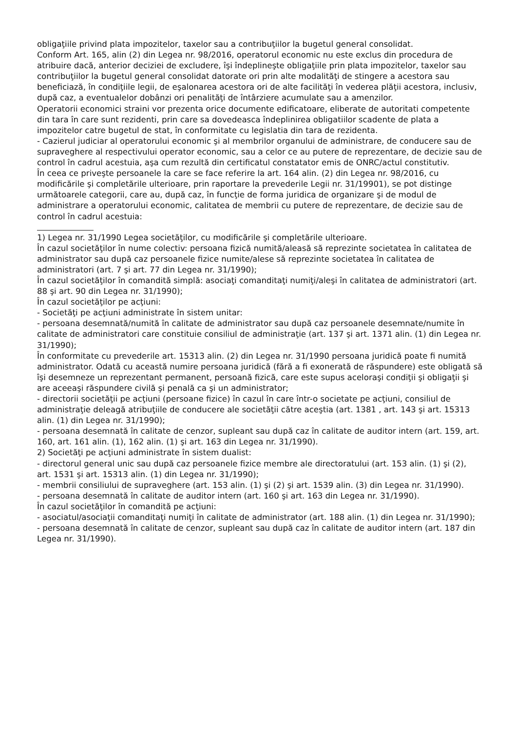obligaţiile privind plata impozitelor, taxelor sau a contribuţiilor la bugetul general consolidat.
Conform Art. 165, alin (2) din Legea nr. 98/2016, operatorul economic nu este exclus din procedura de atribuire dacă, anterior deciziei de excludere, îşi îndeplineşte obligaţiile prin plata impozitelor, taxelor sau contribuţiilor la bugetul general consolidat datorate ori prin alte modalităţi de stingere a acestora sau beneficiază, în condiţiile legii, de eşalonarea acestora ori de alte facilităţi în vederea plăţii acestora, inclusiv, după caz, a eventualelor dobânzi ori penalităţi de întârziere acumulate sau a amenzilor.
Operatorii economici straini vor prezenta orice documente edificatoare, eliberate de autoritati competente din tara în care sunt rezidenti, prin care sa dovedeasca îndeplinirea obligatiilor scadente de plata a impozitelor catre bugetul de stat, în conformitate cu legislatia din tara de rezidenta.
- Cazierul judiciar al operatorului economic şi al membrilor organului de administrare, de conducere sau de supraveghere al respectivului operator economic, sau a celor ce au putere de reprezentare, de decizie sau de control în cadrul acestuia, aşa cum rezultă din certificatul constatator emis de ONRC/actul constitutiv.
În ceea ce priveşte persoanele la care se face referire la art. 164 alin. (2) din Legea nr. 98/2016, cu modificările şi completările ulterioare, prin raportare la prevederile Legii nr. 31/19901), se pot distinge următoarele categorii, care au, după caz, în funcţie de forma juridica de organizare şi de modul de administrare a operatorului economic, calitatea de membrii cu putere de reprezentare, de decizie sau de control în cadrul acestuia:
1) Legea nr. 31/1990 Legea societăţilor, cu modificările şi completările ulterioare.
În cazul societăţilor în nume colectiv: persoana fizică numită/aleasă să reprezinte societatea în calitatea de administrator sau după caz persoanele fizice numite/alese să reprezinte societatea în calitatea de administratori (art. 7 şi art. 77 din Legea nr. 31/1990);
În cazul societăţilor în comandită simplă: asociaţi comanditaţi numiţi/aleşi în calitatea de administratori (art. 88 şi art. 90 din Legea nr. 31/1990);
În cazul societăţilor pe acţiuni:
- Societăţi pe acţiuni administrate în sistem unitar:
- persoana desemnată/numită în calitate de administrator sau după caz persoanele desemnate/numite în calitate de administratori care constituie consiliul de administraţie (art. 137 şi art. 1371 alin. (1) din Legea nr. 31/1990);
În conformitate cu prevederile art. 15313 alin. (2) din Legea nr. 31/1990 persoana juridică poate fi numită administrator. Odată cu această numire persoana juridică (fără a fi exonerată de răspundere) este obligată să îşi desemneze un reprezentant permanent, persoană fizică, care este supus aceloraşi condiţii şi obligaţii şi are aceeaşi răspundere civilă şi penală ca şi un administrator;
- directorii societăţii pe acţiuni (persoane fizice) în cazul în care într-o societate pe acţiuni, consiliul de administraţie deleagă atribuţiile de conducere ale societăţii către aceştia (art. 1381 , art. 143 şi art. 15313 alin. (1) din Legea nr. 31/1990);
- persoana desemnată în calitate de cenzor, supleant sau după caz în calitate de auditor intern (art. 159, art. 160, art. 161 alin. (1), 162 alin. (1) şi art. 163 din Legea nr. 31/1990).
2) Societăţi pe acţiuni administrate în sistem dualist:
- directorul general unic sau după caz persoanele fizice membre ale directoratului (art. 153 alin. (1) şi (2), art. 1531 şi art. 15313 alin. (1) din Legea nr. 31/1990);
- membrii consiliului de supraveghere (art. 153 alin. (1) şi (2) şi art. 1539 alin. (3) din Legea nr. 31/1990).
- persoana desemnată în calitate de auditor intern (art. 160 şi art. 163 din Legea nr. 31/1990).
În cazul societăţilor în comandită pe acţiuni:
- asociatul/asociaţii comanditaţi numiţi în calitate de administrator (art. 188 alin. (1) din Legea nr. 31/1990);
- persoana desemnată în calitate de cenzor, supleant sau după caz în calitate de auditor intern (art. 187 din Legea nr. 31/1990).